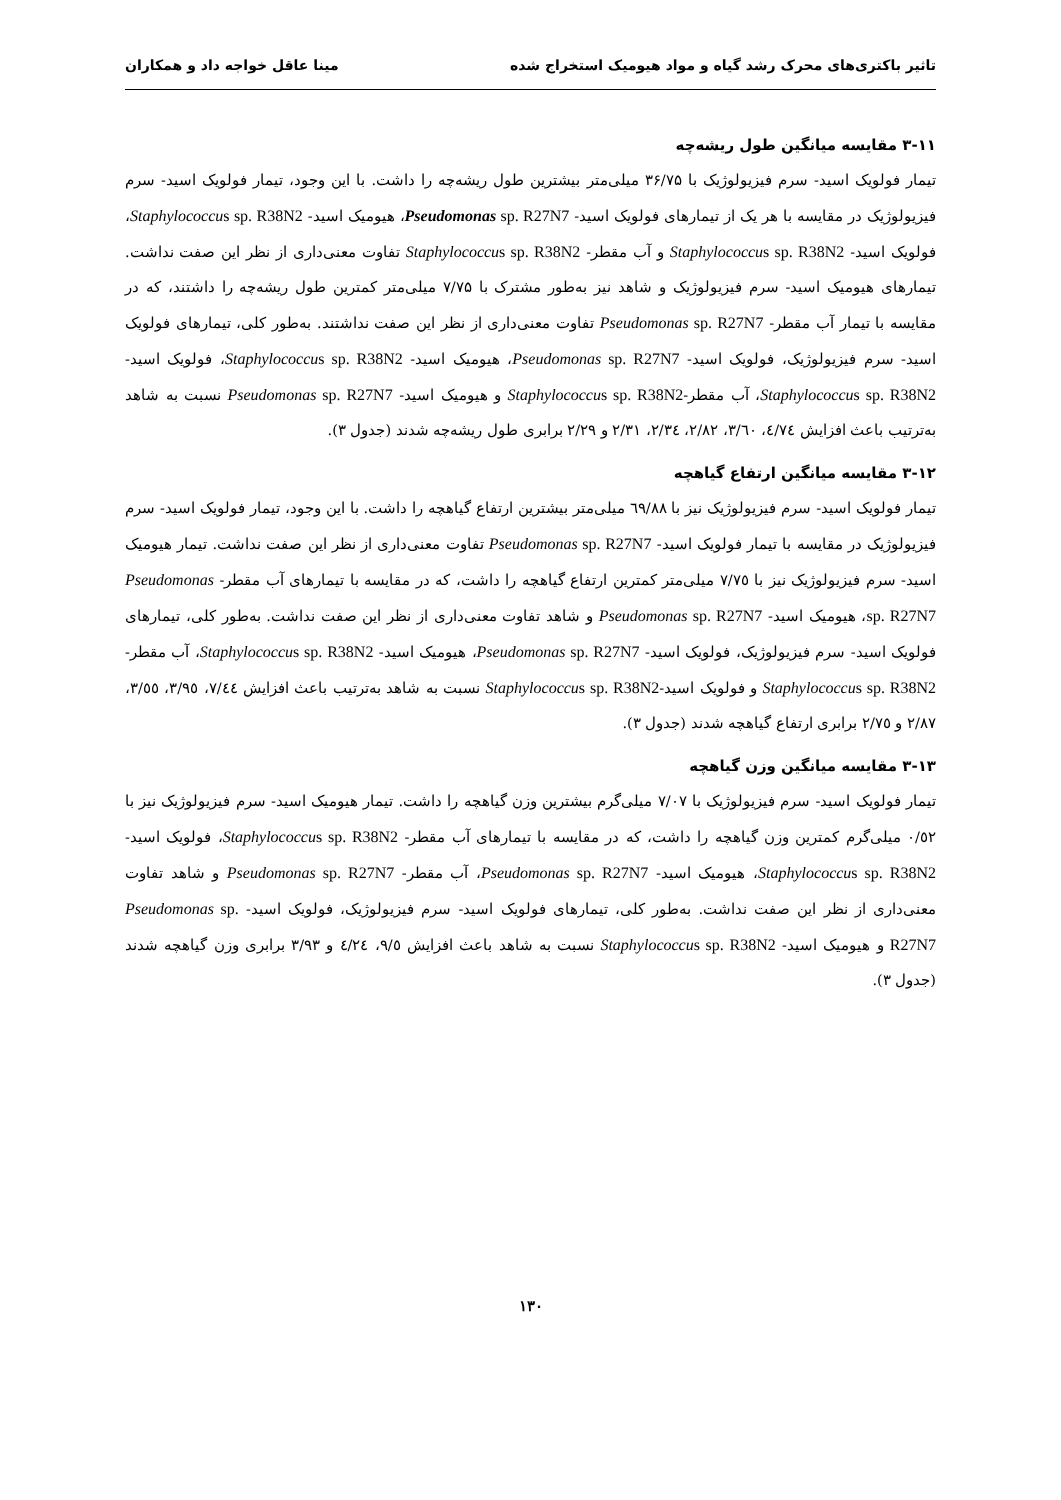تاثیر باکتری‌های محرک رشد گیاه و مواد هیومیک استخراج شده مینا عاقل خواجه داد و همکاران
۳-۱۱ مقایسه میانگین طول ریشه‌چه
تیمار فولویک اسید- سرم فیزیولوژیک با ۳۶/۷۵ میلی‌متر بیشترین طول ریشه‌چه را داشت. با این وجود، تیمار فولویک اسید- سرم فیزیولوژیک در مقایسه با هر یک از تیمارهای فولویک اسید- Pseudomonas sp. R27N7، هیومیک اسید- Staphylococcus sp. R38N2، فولویک اسید- Staphylococcus sp. R38N2 و آب مقطر- Staphylococcus sp. R38N2 تفاوت معنی‌داری از نظر این صفت نداشت. تیمارهای هیومیک اسید- سرم فیزیولوژیک و شاهد نیز به‌طور مشترک با ۷/۷۵ میلی‌متر کمترین طول ریشه‌چه را داشتند، که در مقایسه با تیمار آب مقطر- Pseudomonas sp. R27N7 تفاوت معنی‌داری از نظر این صفت نداشتند. به‌طور کلی، تیمارهای فولویک اسید- سرم فیزیولوژیک، فولویک اسید- Pseudomonas sp. R27N7، هیومیک اسید- Staphylococcus sp. R38N2، فولویک اسید- Staphylococcus sp. R38N2، آب مقطر-Staphylococcus sp. R38N2 و هیومیک اسید- Pseudomonas sp. R27N7 نسبت به شاهد به‌ترتیب باعث افزایش ٤/٧٤، ٣/٦٠، ٢/٨٢، ٢/٣٤، ٢/٣١ و ٢/٢٩ برابری طول ریشه‌چه شدند (جدول ۳).
۳-۱۲ مقایسه میانگین ارتفاع گیاهچه
تیمار فولویک اسید- سرم فیزیولوژیک نیز با ٦٩/٨٨ میلی‌متر بیشترین ارتفاع گیاهچه را داشت. با این وجود، تیمار فولویک اسید- سرم فیزیولوژیک در مقایسه با تیمار فولویک اسید- Pseudomonas sp. R27N7 تفاوت معنی‌داری از نظر این صفت نداشت. تیمار هیومیک اسید- سرم فیزیولوژیک نیز با ٧/٧٥ میلی‌متر کمترین ارتفاع گیاهچه را داشت، که در مقایسه با تیمارهای آب مقطر- Pseudomonas sp. R27N7، هیومیک اسید- Pseudomonas sp. R27N7 و شاهد تفاوت معنی‌داری از نظر این صفت نداشت. به‌طور کلی، تیمارهای فولویک اسید- سرم فیزیولوژیک، فولویک اسید- Pseudomonas sp. R27N7، هیومیک اسید- Staphylococcus sp. R38N2، آب مقطر- Staphylococcus sp. R38N2 و فولویک اسید-Staphylococcus sp. R38N2 نسبت به شاهد به‌ترتیب باعث افزایش ٧/٤٤، ٣/٩٥، ٣/٥٥، ٢/٨٧ و ٢/٧٥ برابری ارتفاع گیاهچه شدند (جدول ۳).
۳-۱۳ مقایسه میانگین وزن گیاهچه
تیمار فولویک اسید- سرم فیزیولوژیک با ٧/٠٧ میلی‌گرم بیشترین وزن گیاهچه را داشت. تیمار هیومیک اسید- سرم فیزیولوژیک نیز با ٠/٥٢ میلی‌گرم کمترین وزن گیاهچه را داشت، که در مقایسه با تیمارهای آب مقطر- Staphylococcus sp. R38N2، فولویک اسید- Staphylococcus sp. R38N2، هیومیک اسید- Pseudomonas sp. R27N7، آب مقطر- Pseudomonas sp. R27N7 و شاهد تفاوت معنی‌داری از نظر این صفت نداشت. به‌طور کلی، تیمارهای فولویک اسید- سرم فیزیولوژیک، فولویک اسید- Pseudomonas sp. R27N7 و هیومیک اسید- Staphylococcus sp. R38N2 نسبت به شاهد باعث افزایش ٩/٥، ٤/٢٤ و ٣/٩٣ برابری وزن گیاهچه شدند (جدول ۳).
۱۳۰